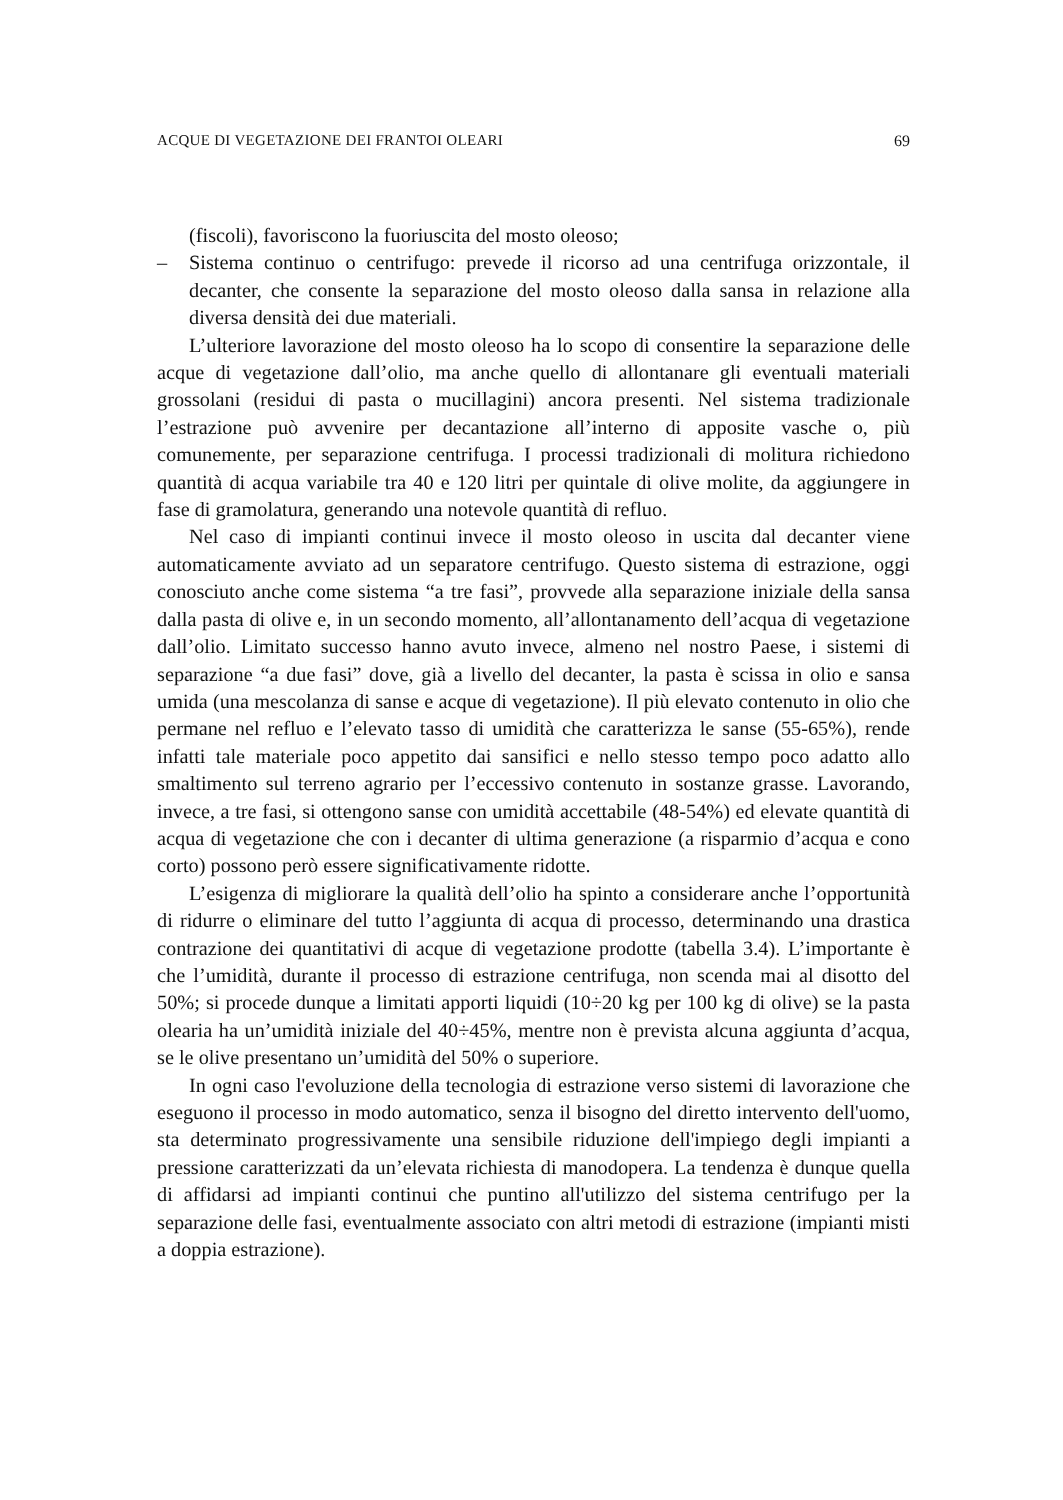ACQUE DI VEGETAZIONE DEI FRANTOI OLEARI 69
(fiscoli), favoriscono la fuoriuscita del mosto oleoso;
– Sistema continuo o centrifugo: prevede il ricorso ad una centrifuga orizzontale, il decanter, che consente la separazione del mosto oleoso dalla sansa in relazione alla diversa densità dei due materiali.
L’ulteriore lavorazione del mosto oleoso ha lo scopo di consentire la separazione delle acque di vegetazione dall’olio, ma anche quello di allontanare gli eventuali materiali grossolani (residui di pasta o mucillagini) ancora presenti. Nel sistema tradizionale l’estrazione può avvenire per decantazione all’interno di apposite vasche o, più comunemente, per separazione centrifuga. I processi tradizionali di molitura richiedono quantità di acqua variabile tra 40 e 120 litri per quintale di olive molite, da aggiungere in fase di gramolatura, generando una notevole quantità di refluo.
Nel caso di impianti continui invece il mosto oleoso in uscita dal decanter viene automaticamente avviato ad un separatore centrifugo. Questo sistema di estrazione, oggi conosciuto anche come sistema “a tre fasi”, provvede alla separazione iniziale della sansa dalla pasta di olive e, in un secondo momento, all’allontanamento dell’acqua di vegetazione dall’olio. Limitato successo hanno avuto invece, almeno nel nostro Paese, i sistemi di separazione “a due fasi” dove, già a livello del decanter, la pasta è scissa in olio e sansa umida (una mescolanza di sanse e acque di vegetazione). Il più elevato contenuto in olio che permane nel refluo e l’elevato tasso di umidità che caratterizza le sanse (55-65%), rende infatti tale materiale poco appetito dai sansifici e nello stesso tempo poco adatto allo smaltimento sul terreno agrario per l’eccessivo contenuto in sostanze grasse. Lavorando, invece, a tre fasi, si ottengono sanse con umidità accettabile (48-54%) ed elevate quantità di acqua di vegetazione che con i decanter di ultima generazione (a risparmio d’acqua e cono corto) possono però essere significativamente ridotte.
L’esigenza di migliorare la qualità dell’olio ha spinto a considerare anche l’opportunità di ridurre o eliminare del tutto l’aggiunta di acqua di processo, determinando una drastica contrazione dei quantitativi di acque di vegetazione prodotte (tabella 3.4). L’importante è che l’umidità, durante il processo di estrazione centrifuga, non scenda mai al disotto del 50%; si procede dunque a limitati apporti liquidi (10÷20 kg per 100 kg di olive) se la pasta olearia ha un’umidità iniziale del 40÷45%, mentre non è prevista alcuna aggiunta d’acqua, se le olive presentano un’umidità del 50% o superiore.
In ogni caso l'evoluzione della tecnologia di estrazione verso sistemi di lavorazione che eseguono il processo in modo automatico, senza il bisogno del diretto intervento dell'uomo, sta determinato progressivamente una sensibile riduzione dell'impiego degli impianti a pressione caratterizzati da un’elevata richiesta di manodopera. La tendenza è dunque quella di affidarsi ad impianti continui che puntino all'utilizzo del sistema centrifugo per la separazione delle fasi, eventualmente associato con altri metodi di estrazione (impianti misti a doppia estrazione).